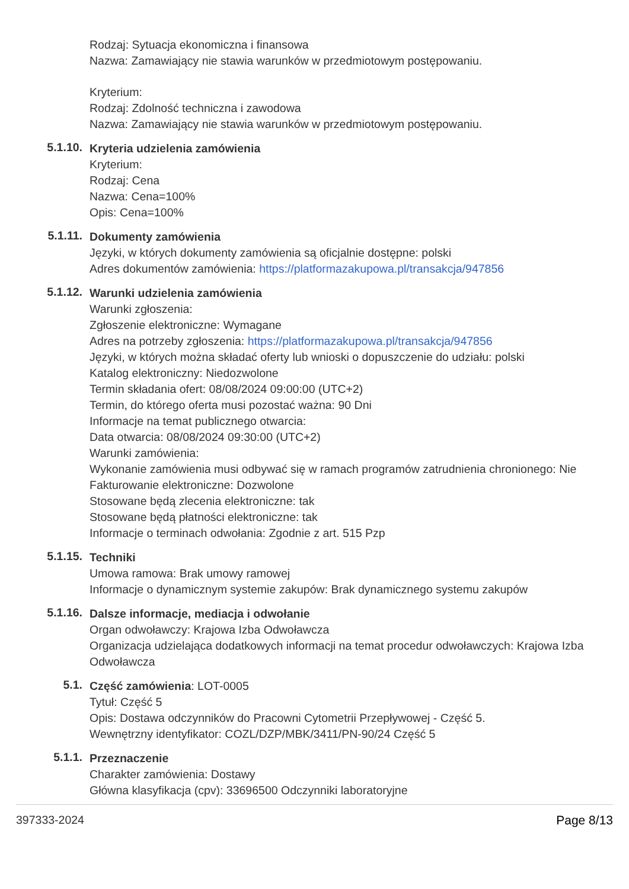Rodzaj: Sytuacja ekonomiczna i finansowa
Nazwa: Zamawiający nie stawia warunków w przedmiotowym postępowaniu.
Kryterium:
Rodzaj: Zdolność techniczna i zawodowa
Nazwa: Zamawiający nie stawia warunków w przedmiotowym postępowaniu.
5.1.10.
Kryteria udzielenia zamówienia
Kryterium:
Rodzaj: Cena
Nazwa: Cena=100%
Opis: Cena=100%
5.1.11.
Dokumenty zamówienia
Języki, w których dokumenty zamówienia są oficjalnie dostępne: polski
Adres dokumentów zamówienia: https://platformazakupowa.pl/transakcja/947856
5.1.12.
Warunki udzielenia zamówienia
Warunki zgłoszenia:
Zgłoszenie elektroniczne: Wymagane
Adres na potrzeby zgłoszenia: https://platformazakupowa.pl/transakcja/947856
Języki, w których można składać oferty lub wnioski o dopuszczenie do udziału: polski
Katalog elektroniczny: Niedozwolone
Termin składania ofert: 08/08/2024 09:00:00 (UTC+2)
Termin, do którego oferta musi pozostać ważna: 90 Dni
Informacje na temat publicznego otwarcia:
Data otwarcia: 08/08/2024 09:30:00 (UTC+2)
Warunki zamówienia:
Wykonanie zamówienia musi odbywać się w ramach programów zatrudnienia chronionego: Nie
Fakturowanie elektroniczne: Dozwolone
Stosowane będą zlecenia elektroniczne: tak
Stosowane będą płatności elektroniczne: tak
Informacje o terminach odwołania: Zgodnie z art. 515 Pzp
5.1.15.
Techniki
Umowa ramowa: Brak umowy ramowej
Informacje o dynamicznym systemie zakupów: Brak dynamicznego systemu zakupów
5.1.16.
Dalsze informacje, mediacja i odwołanie
Organ odwoławczy: Krajowa Izba Odwoławcza
Organizacja udzielająca dodatkowych informacji na temat procedur odwoławczych: Krajowa Izba Odwoławcza
5.1.
Część zamówienia: LOT-0005
Tytuł: Część 5
Opis: Dostawa odczynników do Pracowni Cytometrii Przepływowej - Część 5.
Wewnętrzny identyfikator: COZL/DZP/MBK/3411/PN-90/24 Część 5
5.1.1.
Przeznaczenie
Charakter zamówienia: Dostawy
Główna klasyfikacja (cpv): 33696500 Odczynniki laboratoryjne
397333-2024 Page 8/13